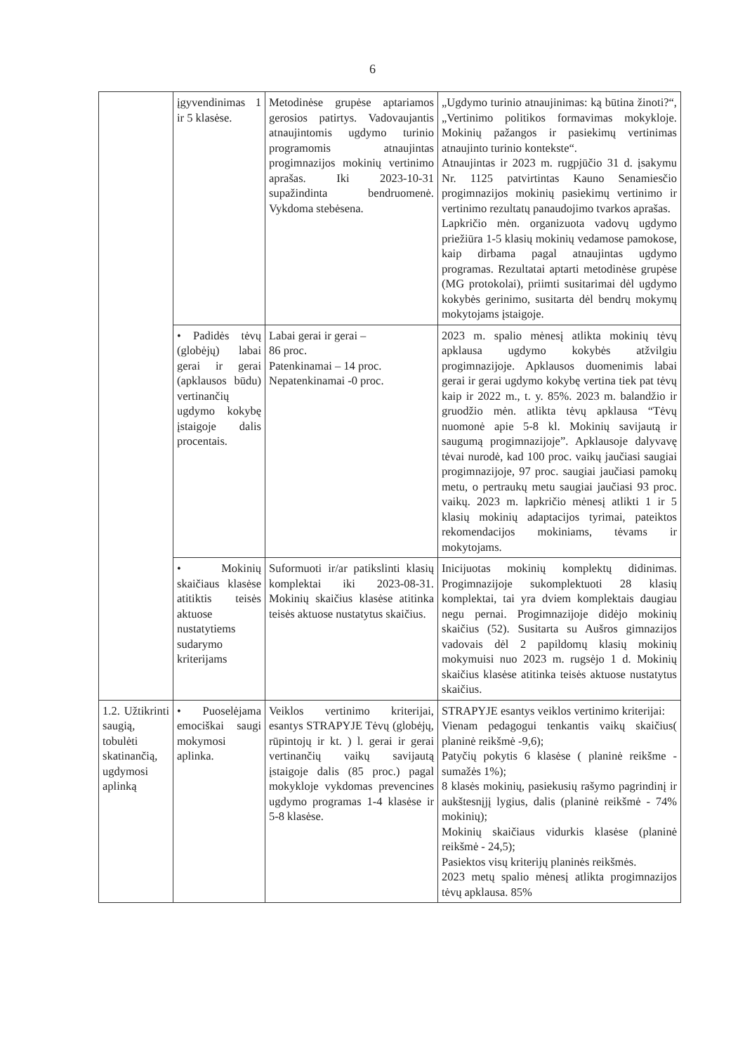6
| | įgyvendinimas 1 ir 5 klasėse. | Metodinėse grupėse aptariamos gerosios patirtys. Vadovaujantis atnaujintomis ugdymo turinio programomis atnaujintas progimnazijos mokinių vertinimo aprašas. Iki 2023-10-31 supažindinta bendruomenė. Vykdoma stebėsena. | „Ugdymo turinio atnaujinimas: ką būtina žinoti?“, „Vertinimo politikos formavimas mokykloje. Mokinių pažangos ir pasiekimų vertinimas atnaujinto turinio kontekste“. Atnaujintas ir 2023 m. rugpjūčio 31 d. įsakymu Nr. 1125 patvirtintas Kauno Senamiesčio progimnazijos mokinių pasiekimų vertinimo ir vertinimo rezultatų panaudojimo tvarkos aprašas. Lapkričio mėn. organizuota vadovų ugdymo priežiūra 1-5 klasių mokinių vedamose pamokose, kaip dirbama pagal atnaujintas ugdymo programas. Rezultatai aptarti metodinėse grupėse (MG protokolai), priimti susitarimai dėl ugdymo kokybės gerinimo, susitarta dėl bendrų mokymų mokytojams įstaigoje. |
| | • Padidės tėvų (globėjų) labai gerai ir gerai (apklausos būdu) vertinančių ugdymo kokybę įstaigoje dalis procentais. | Labai gerai ir gerai – 86 proc. Patenkinamai – 14 proc. Nepatenkinamai -0 proc. | 2023 m. spalio mėnesį atlikta mokinių tėvų apklausa ugdymo kokybės atžvilgiu progimnazijoje. Apklausos duomenimis labai gerai ir gerai ugdymo kokybę vertina tiek pat tėvų kaip ir 2022 m., t. y. 85%. 2023 m. balandžio ir gruodžio mėn. atlikta tėvų apklausa “Tėvų nuomonė apie 5-8 kl. Mokinių savijautą ir saugumą progimnazijoje”. Apklausoje dalyvavę tėvai nurodė, kad 100 proc. vaikų jaučiasi saugiai progimnazijoje, 97 proc. saugiai jaučiasi pamokų metu, o pertraukų metu saugiai jaučiasi 93 proc. vaikų. 2023 m. lapkričio mėnesį atlikti 1 ir 5 klasių mokinių adaptacijos tyrimai, pateiktos rekomendacijos mokiniams, tėvams ir mokytojams. |
| | • Mokinių skaičiaus klasėse atitiktis teisės aktuose nustatytiems sudarymo kriterijams | Suformuoti ir/ar patikslinti klasių komplektai iki 2023-08-31. Mokinių skaičius klasėse atitinka teisės aktuose nustatytus skaičius. | Inicijuotas mokinių komplektų didinimas. Progimnazijoje sukomplektuoti 28 klasių komplektai, tai yra dviem komplektais daugiau negu pernai. Progimnazijoje didėjo mokinių skaičius (52). Susitarta su Aušros gimnazijos vadovais dėl 2 papildomų klasių mokinių mokymuisi nuo 2023 m. rugsėjo 1 d. Mokinių skaičius klasėse atitinka teisės aktuose nustatytus skaičius. |
| 1.2. Užtikrinti saugią, tobulėti skatinančią, ugdymosi aplinką | • Puoselėjama emociškai saugi mokymosi aplinka. | Veiklos vertinimo kriterijai, esantys STRAPYJE Tėvų (globėjų, rūpintojų ir kt. ) l. gerai ir gerai vertinančių vaikų savijautą įstaigoje dalis (85 proc.) pagal mokykloje vykdomas prevencines ugdymo programas 1-4 klasėse ir 5-8 klasėse. | STRAPYJE esantys veiklos vertinimo kriterijai: Vienam pedagogui tenkantis vaikų skaičius( planinė reikšmė -9,6); Patyčių pokytis 6 klasėse ( planinė reikšme - sumažės 1%); 8 klasės mokinių, pasiekusių rašymo pagrindinį ir aukštesnįjį lygius, dalis (planinė reikšmė - 74% mokinių); Mokinių skaičiaus vidurkis klasėse (planinė reikšmė - 24,5); Pasiektos visų kriterijų planinės reikšmės. 2023 metų spalio mėnesį atlikta progimnazijos tėvų apklausa. 85% |